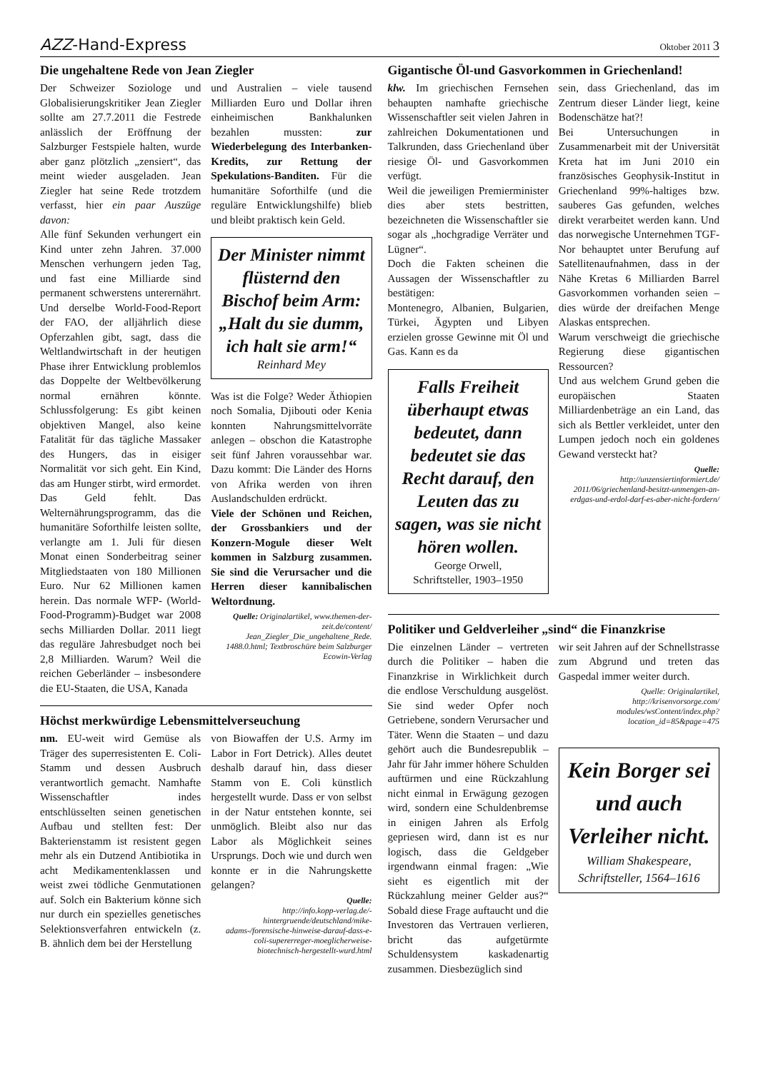AZZ-Hand-Express Oktober 2011 3
Die ungehaltene Rede von Jean Ziegler
Der Schweizer Soziologe und Globalisierungskritiker Jean Ziegler sollte am 27.7.2011 die Festrede anlässlich der Eröffnung der Salzburger Festspiele halten, wurde aber ganz plötzlich „zensiert“, das meint wieder ausgeladen. Jean Ziegler hat seine Rede trotzdem verfasst, hier ein paar Auszüge davon:
Alle fünf Sekunden verhungert ein Kind unter zehn Jahren. 37.000 Menschen verhungern jeden Tag, und fast eine Milliarde sind permanent schwerstens unterernährt. Und derselbe World-Food-Report der FAO, der alljährlich diese Opferzahlen gibt, sagt, dass die Weltlandwirtschaft in der heutigen Phase ihrer Entwicklung problemlos das Doppelte der Weltbevölkerung normal ernähren könnte. Schlussfolgerung: Es gibt keinen objektiven Mangel, also keine Fatalität für das tägliche Massaker des Hungers, das in eisiger Normalität vor sich geht. Ein Kind, das am Hunger stirbt, wird ermordet.
Das Geld fehlt. Das Welternährungsprogramm, das die humanitäre Soforthilfe leisten sollte, verlangte am 1. Juli für diesen Monat einen Sonderbeitrag seiner Mitgliedstaaten von 180 Millionen Euro. Nur 62 Millionen kamen herein. Das normale WFP- (World-Food-Programm)-Budget war 2008 sechs Milliarden Dollar. 2011 liegt das reguläre Jahresbudget noch bei 2,8 Milliarden. Warum? Weil die reichen Geberländer – insbesondere die EU-Staaten, die USA, Kanada
und Australien – viele tausend Milliarden Euro und Dollar ihren einheimischen Bankhalunken bezahlen mussten: zur Wiederbelegung des Interbanken-Kredits, zur Rettung der Spekulations-Banditen. Für die humanitäre Soforthilfe (und die reguläre Entwicklungshilfe) blieb und bleibt praktisch kein Geld.
Der Minister nimmt flüsternd den Bischof beim Arm: „Halt du sie dumm, ich halt sie arm!“
Reinhard Mey
Was ist die Folge? Weder Äthiopien noch Somalia, Djibouti oder Kenia konnten Nahrungsmittelvorräte anlegen – obschon die Katastrophe seit fünf Jahren voraussehbar war. Dazu kommt: Die Länder des Horns von Afrika werden von ihren Auslandschulden erdrückt.
Viele der Schönen und Reichen, der Grossbankiers und der Konzern-Mogule dieser Welt kommen in Salzburg zusammen. Sie sind die Verursacher und die Herren dieser kannibalischen Weltordnung.
Quelle: Originalartikel, www.themen-der-zeit.de/content/ Jean_Ziegler_Die_ungehaltene_Rede. 1488.0.html; Textbroschüre beim Salzburger Ecowin-Verlag
Höchst merkwürdige Lebensmittelverseuchung
nm. EU-weit wird Gemüse als Träger des superresistenten E. Coli-Stamm und dessen Ausbruch verantwortlich gemacht. Namhafte Wissenschaftler indes entschlüsselten seinen genetischen Aufbau und stellten fest: Der Bakterienstamm ist resistent gegen mehr als ein Dutzend Antibiotika in acht Medikamentenklassen und weist zwei tödliche Genmutationen auf. Solch ein Bakterium könne sich nur durch ein spezielles genetisches Selektionsverfahren entwickeln (z. B. ähnlich dem bei der Herstellung
von Biowaffen der U.S. Army im Labor in Fort Detrick). Alles deutet deshalb darauf hin, dass dieser Stamm von E. Coli künstlich hergestellt wurde. Dass er von selbst in der Natur entstehen konnte, sei unmöglich. Bleibt also nur das Labor als Möglichkeit seines Ursprungs. Doch wie und durch wen konnte er in die Nahrungskette gelangen?
Quelle:
http://info.kopp-verlag.de/-hintergruende/deutschland/mike-adams-/forensische-hinweise-darauf-dass-e-coli-supererreger-moeglicherweise-biotechnisch-hergestellt-wurd.html
Gigantische Öl-und Gasvorkommen in Griechenland!
klw. Im griechischen Fernsehen behaupten namhafte griechische Wissenschaftler seit vielen Jahren in zahlreichen Dokumentationen und Talkrunden, dass Griechenland über riesige Öl- und Gasvorkommen verfügt.
Weil die jeweiligen Premierminister dies aber stets bestritten, bezeichneten die Wissenschaftler sie sogar als „hochgradige Verräter und Lügner“.
Doch die Fakten scheinen die Aussagen der Wissenschaftler zu bestätigen:
Montenegro, Albanien, Bulgarien, Türkei, Ägypten und Libyen erzielen grosse Gewinne mit Öl und Gas. Kann es da
Falls Freiheit überhaupt etwas bedeutet, dann bedeutet sie das Recht darauf, den Leuten das zu sagen, was sie nicht hören wollen.
George Orwell,
Schriftsteller, 1903–1950
sein, dass Griechenland, das im Zentrum dieser Länder liegt, keine Bodenschätze hat?!
Bei Untersuchungen in Zusammenarbeit mit der Universität Kreta hat im Juni 2010 ein französisches Geophysik-Institut in Griechenland 99%-haltiges bzw. sauberes Gas gefunden, welches direkt verarbeitet werden kann. Und das norwegische Unternehmen TGF-Nor behauptet unter Berufung auf Satellitenaufnahmen, dass in der Nähe Kretas 6 Milliarden Barrel Gasvorkommen vorhanden seien – dies würde der dreifachen Menge Alaskas entsprechen.
Warum verschweigt die griechische Regierung diese gigantischen Ressourcen?
Und aus welchem Grund geben die europäischen Staaten Milliardenbeträge an ein Land, das sich als Bettler verkleidet, unter den Lumpen jedoch noch ein goldenes Gewand versteckt hat?
Quelle:
http://unzensiertinformiert.de/ 2011/06/griechenland-besitzt-unmengen-an-erdgas-und-erdol-darf-es-aber-nicht-fordern/
Politiker und Geldverleiher „sind“ die Finanzkrise
Die einzelnen Länder – vertreten durch die Politiker – haben die Finanzkrise in Wirklichkeit durch die endlose Verschuldung ausgelöst. Sie sind weder Opfer noch Getriebene, sondern Verursacher und Täter. Wenn die Staaten – und dazu gehört auch die Bundesrepublik – Jahr für Jahr immer höhere Schulden auftürmen und eine Rückzahlung nicht einmal in Erwägung gezogen wird, sondern eine Schuldenbremse in einigen Jahren als Erfolg gepriesen wird, dann ist es nur logisch, dass die Geldgeber irgendwann einmal fragen: „Wie sieht es eigentlich mit der Rückzahlung meiner Gelder aus?“ Sobald diese Frage auftaucht und die Investoren das Vertrauen verlieren, bricht das aufgetürmte Schuldensystem kaskadenartig zusammen. Diesbezüglich sind
wir seit Jahren auf der Schnellstrasse zum Abgrund und treten das Gaspedal immer weiter durch.
Quelle: Originalartikel, http://krisenvorsorge.com/ modules/wsContent/index.php? location_id=85&page=475
Kein Borger sei und auch Verleiher nicht.
William Shakespeare, Schriftsteller, 1564–1616